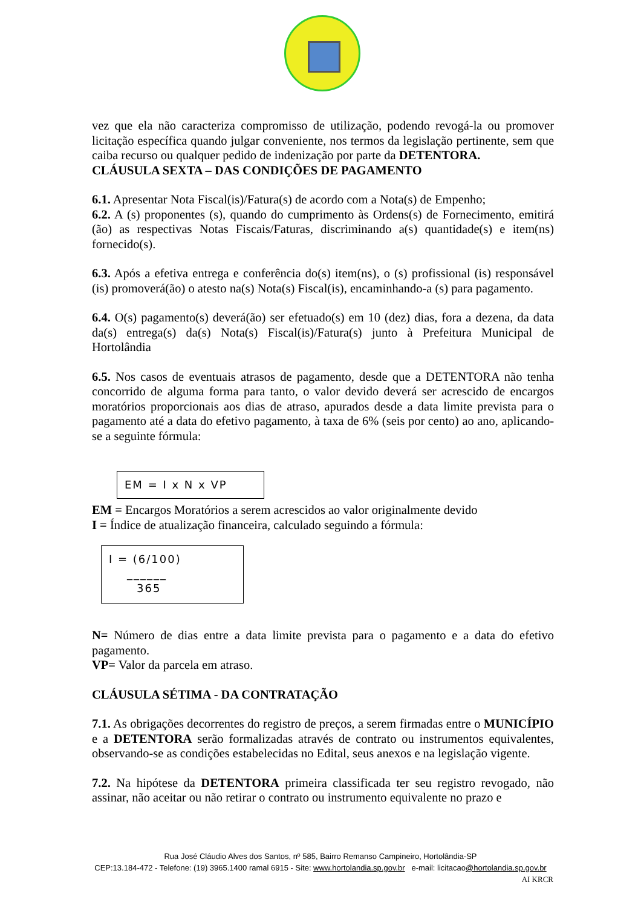vez que ela não caracteriza compromisso de utilização, podendo revogá-la ou promover licitação específica quando julgar conveniente, nos termos da legislação pertinente, sem que caiba recurso ou qualquer pedido de indenização por parte da DETENTORA.
CLÁUSULA SEXTA – DAS CONDIÇÕES DE PAGAMENTO
6.1. Apresentar Nota Fiscal(is)/Fatura(s) de acordo com a Nota(s) de Empenho;
6.2. A (s) proponentes (s), quando do cumprimento às Ordens(s) de Fornecimento, emitirá (ão) as respectivas Notas Fiscais/Faturas, discriminando a(s) quantidade(s) e item(ns) fornecido(s).
6.3. Após a efetiva entrega e conferência do(s) item(ns), o (s) profissional (is) responsável (is) promoverá(ão) o atesto na(s) Nota(s) Fiscal(is), encaminhando-a (s) para pagamento.
6.4. O(s) pagamento(s) deverá(ão) ser efetuado(s) em 10 (dez) dias, fora a dezena, da data da(s) entrega(s) da(s) Nota(s) Fiscal(is)/Fatura(s) junto à Prefeitura Municipal de Hortolândia
6.5. Nos casos de eventuais atrasos de pagamento, desde que a DETENTORA não tenha concorrido de alguma forma para tanto, o valor devido deverá ser acrescido de encargos moratórios proporcionais aos dias de atraso, apurados desde a data limite prevista para o pagamento até a data do efetivo pagamento, à taxa de 6% (seis por cento) ao ano, aplicando-se a seguinte fórmula:
EM = I x N x VP
EM = Encargos Moratórios a serem acrescidos ao valor originalmente devido
I = Índice de atualização financeira, calculado seguindo a fórmula:
I = (6/100)
______
365
N= Número de dias entre a data limite prevista para o pagamento e a data do efetivo pagamento.
VP= Valor da parcela em atraso.
CLÁUSULA SÉTIMA - DA CONTRATAÇÃO
7.1. As obrigações decorrentes do registro de preços, a serem firmadas entre o MUNICÍPIO e a DETENTORA serão formalizadas através de contrato ou instrumentos equivalentes, observando-se as condições estabelecidas no Edital, seus anexos e na legislação vigente.
7.2. Na hipótese da DETENTORA primeira classificada ter seu registro revogado, não assinar, não aceitar ou não retirar o contrato ou instrumento equivalente no prazo e
Rua José Cláudio Alves dos Santos, nº 585, Bairro Remanso Campineiro, Hortolândia-SP
CEP:13.184-472 - Telefone: (19) 3965.1400 ramal 6915 - Site: www.hortolandia.sp.gov.br e-mail: licitacao@hortolandia.sp.gov.br
AI KRCR